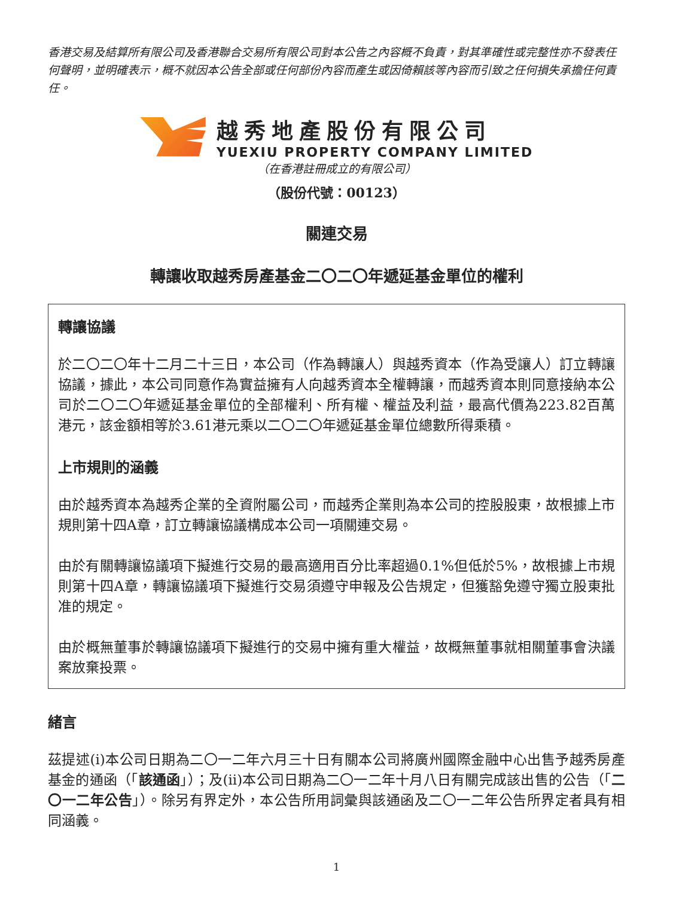香港交易及結算所有限公司及香港聯合交易所有限公司對本公告之內容概不負責，對其準確性或完整性亦不發表任何聲明，並明確表示，概不就因本公告全部或任何部份內容而產生或因倚賴該等內容而引致之任何損失承擔任何責任。
越秀地產股份有限公司
YUEXIU PROPERTY COMPANY LIMITED
（在香港註冊成立的有限公司）
（股份代號：00123）
關連交易
轉讓收取越秀房產基金二〇二〇年遞延基金單位的權利
轉讓協議
於二〇二〇年十二月二十三日，本公司（作為轉讓人）與越秀資本（作為受讓人）訂立轉讓協議，據此，本公司同意作為實益擁有人向越秀資本全權轉讓，而越秀資本則同意接納本公司於二〇二〇年遞延基金單位的全部權利、所有權、權益及利益，最高代價為223.82百萬港元，該金額相等於3.61港元乘以二〇二〇年遞延基金單位總數所得乘積。
上市規則的涵義
由於越秀資本為越秀企業的全資附屬公司，而越秀企業則為本公司的控股股東，故根據上市規則第十四A章，訂立轉讓協議構成本公司一項關連交易。
由於有關轉讓協議項下擬進行交易的最高適用百分比率超過0.1%但低於5%，故根據上市規則第十四A章，轉讓協議項下擬進行交易須遵守申報及公告規定，但獲豁免遵守獨立股東批准的規定。
由於概無董事於轉讓協議項下擬進行的交易中擁有重大權益，故概無董事就相關董事會決議案放棄投票。
緒言
茲提述(i)本公司日期為二〇一二年六月三十日有關本公司將廣州國際金融中心出售予越秀房產基金的通函（「該通函」）；及(ii)本公司日期為二〇一二年十月八日有關完成該出售的公告（「二〇一二年公告」）。除另有界定外，本公告所用詞彙與該通函及二〇一二年公告所界定者具有相同涵義。
1